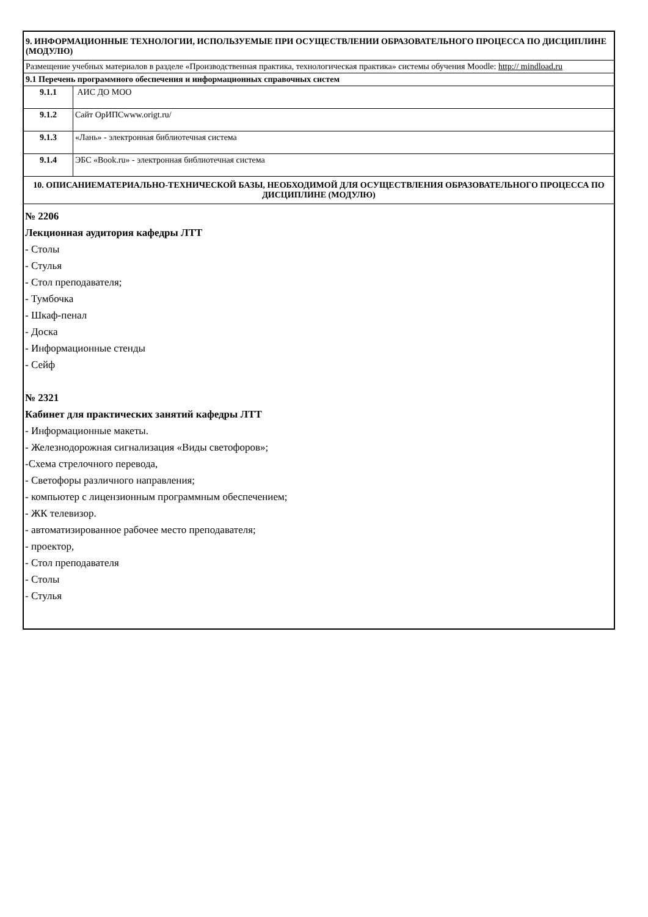| 9. ИНФОРМАЦИОННЫЕ ТЕХНОЛОГИИ, ИСПОЛЬЗУЕМЫЕ ПРИ ОСУЩЕСТВЛЕНИИ ОБРАЗОВАТЕЛЬНОГО ПРОЦЕССА ПО ДИСЦИПЛИНЕ (МОДУЛЮ) | |
| Размещение учебных материалов в разделе «Производственная практика, технологическая практика» системы обучения Moodle: http:// mindload.ru | |
| 9.1 Перечень программного обеспечения и информационных справочных систем | |
| 9.1.1 | АИС ДО МОО |
| 9.1.2 | Сайт ОрИПСwww.origt.ru/ |
| 9.1.3 | «Лань» - электронная библиотечная система |
| 9.1.4 | ЭБС «Book.ru» - электронная библиотечная система |
| 10. ОПИСАНИЕМАТЕРИАЛЬНО-ТЕХНИЧЕСКОЙ БАЗЫ, НЕОБХОДИМОЙ ДЛЯ ОСУЩЕСТВЛЕНИЯ ОБРАЗОВАТЕЛЬНОГО ПРОЦЕССА ПО ДИСЦИПЛИНЕ (МОДУЛЮ) | |
| № 2206 Лекционная аудитория кафедры ЛТТ - Столы - Стулья - Стол преподавателя; - Тумбочка - Шкаф-пенал - Доска - Информационные стенды - Сейф № 2321 Кабинет для практических занятий кафедры ЛТТ - Информационные макеты. - Железнодорожная сигнализация «Виды светофоров»; -Схема стрелочного перевода, - Светофоры различного направления; - компьютер с лицензионным программным обеспечением; - ЖК телевизор. - автоматизированное рабочее место преподавателя; - проектор, - Стол преподавателя - Столы - Стулья | |